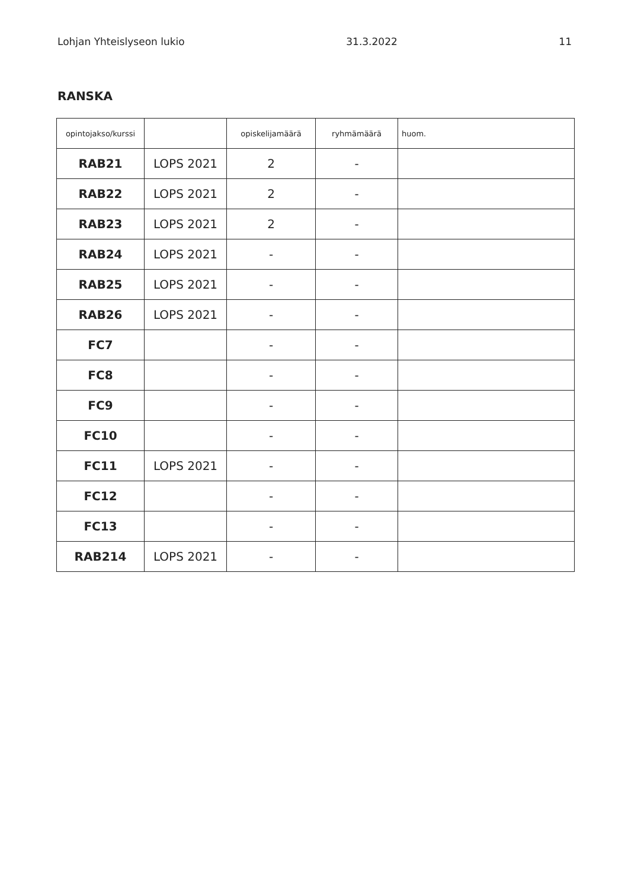Lohjan Yhteislyseon lukio 31.3.2022 11
RANSKA
| opintojakso/kurssi | | opiskelijamäärä | ryhmämäärä | huom. |
| --- | --- | --- | --- | --- |
| RAB21 | LOPS 2021 | 2 | - | |
| RAB22 | LOPS 2021 | 2 | - | |
| RAB23 | LOPS 2021 | 2 | - | |
| RAB24 | LOPS 2021 | - | - | |
| RAB25 | LOPS 2021 | - | - | |
| RAB26 | LOPS 2021 | - | - | |
| FC7 | | - | - | |
| FC8 | | - | - | |
| FC9 | | - | - | |
| FC10 | | - | - | |
| FC11 | LOPS 2021 | - | - | |
| FC12 | | - | - | |
| FC13 | | - | - | |
| RAB214 | LOPS 2021 | - | - | |